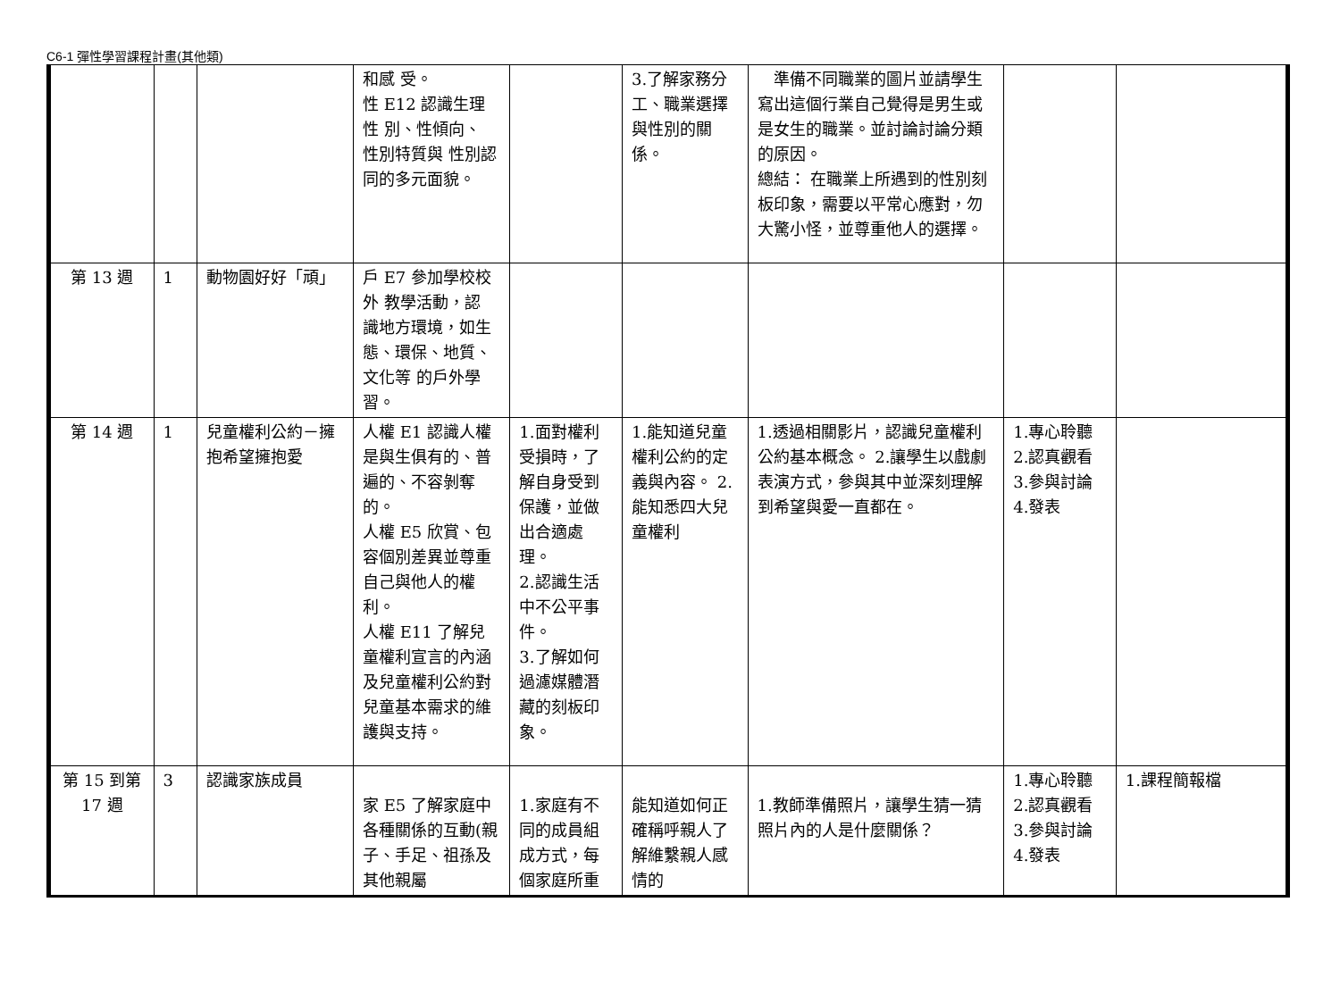C6-1 彈性學習課程計畫(其他類)
| | | | 和感 受。 性 E12 認識生理性 別、性傾向、 性別特質與 性別認同的多元面貌。 | | 3.了解家務分工、職業選擇與性別的關係。 | 準備不同職業的圖片並請學生寫出這個行業自己覺得是男生或是女生的職業。並討論討論分類的原因。 總結： 在職業上所遇到的性別刻板印象，需要以平常心應對，勿大驚小怪，並尊重他人的選擇。 | | |
| 第 13 週 | 1 | 動物園好好「頑」 | 戶 E7 參加學校校外 教學活動，認 識地方環境，如生態、環保、地質、文化等 的戶外學習。 | | | | | |
| 第 14 週 | 1 | 兒童權利公約－擁抱希望擁抱愛 | 人權 E1 認識人權是與生俱有的、普遍的、不容剝奪的。 人權 E5 欣賞、包容個別差異並尊重自己與他人的權利。 人權 E11 了解兒童權利宣言的內涵及兒童權利公約對兒童基本需求的維護與支持。 | 1.面對權利受損時，了解自身受到保護，並做出合適處理。 2.認識生活中不公平事件。 3.了解如何過濾媒體潛藏的刻板印象。 | 1.能知道兒童權利公約的定義與內容。 2.能知悉四大兒童權利 | 1.透過相關影片，認識兒童權利公約基本概念。 2.讓學生以戲劇表演方式，參與其中並深刻理解到希望與愛一直都在。 | 1.專心聆聽 2.認真觀看 3.參與討論 4.發表 | |
| 第 15 到第 17 週 | 3 | 認識家族成員 | 家 E5 了解家庭中各種關係的互動(親子、手足、祖孫及其他親屬 | 1.家庭有不同的成員組成方式，每個家庭所重 | 能知道如何正確稱呼親人了解維繫親人感情的 | 1.教師準備照片，讓學生猜一猜照片內的人是什麼關係？ | 1.專心聆聽 2.認真觀看 3.參與討論 4.發表 | 1.課程簡報檔 |